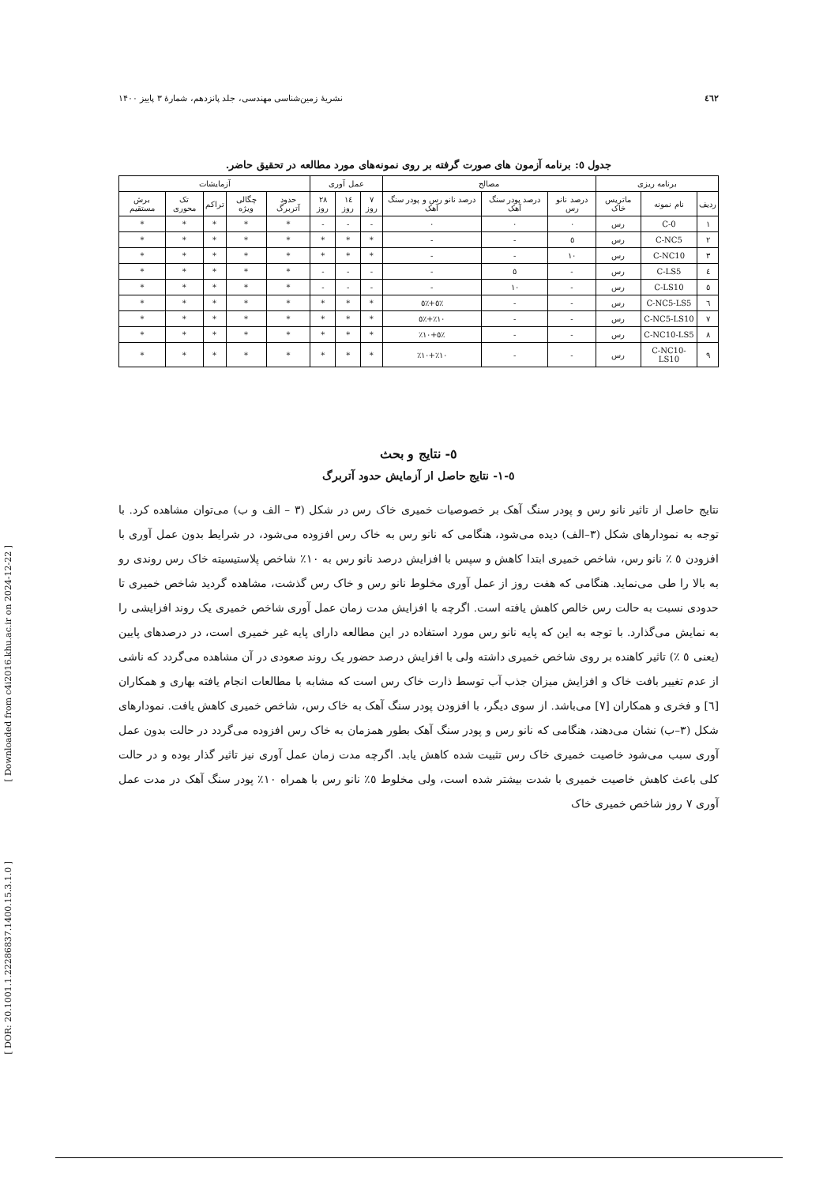[ Downloaded from c4i2016.khu.ac.ir on 2024-12-22 ]
[ DOR: 20.1001.1.22286837.1400.15.3.1.0 ]
٤٦٢ نشریهٔ زمین‌شناسی مهندسی، جلد پانزدهم، شمارهٔ ۳ پاییز ۱۴۰۰
جدول ٥: برنامه آزمون های صورت گرفته بر روی نمونه‌های مورد مطالعه در تحقیق حاضر.
| برنامه ریزی | | | مصالح | | | عمل آوری | | | آزمایشات | | | | |
| --- | --- | --- | --- | --- | --- | --- | --- | --- | --- | --- | --- | --- | --- |
| ردیف | نام نمونه | ماتریس خاک | درصد نانو رس | درصد پودر سنگ آهک | درصد نانو رس و پودر سنگ آهک | ۷ روز | ١٤ روز | ۲۸ روز | حدود آتربرگ | چگالی ویژه | تراکم | تک محوری | برش مستقیم |
| ۱ | C-0 | رس | ۰ | ۰ | ۰ | - | - | - | * | * | * | * | * |
| ۲ | C-NC5 | رس | ٥ | - | - | * | * | * | * | * | * | * | * |
| ۳ | C-NC10 | رس | ۱۰ | - | - | * | * | * | * | * | * | * | * |
| ٤ | C-LS5 | رس | - | ٥ | - | - | - | - | * | * | * | * | * |
| ٥ | C-LS10 | رس | - | ۱۰ | - | - | - | - | * | * | * | * | * |
| ٦ | C-NC5-LS5 | رس | - | - | ٪٥+٪٥ | * | * | * | * | * | * | * | * |
| ۷ | C-NC5-LS10 | رس | - | - | ٪۱۰+٪٥ | * | * | * | * | * | * | * | * |
| ۸ | C-NC10-LS5 | رس | - | - | ٪٥+٪۱۰ | * | * | * | * | * | * | * | * |
| ۹ | C-NC10-LS10 | رس | - | - | ٪۱۰+٪۱۰ | * | * | * | * | * | * | * | * |
٥- نتایج و بحث
٥-۱- نتایج حاصل از آزمایش حدود آتربرگ
نتایج حاصل از تاثیر نانو رس و پودر سنگ آهک بر خصوصیات خمیری خاک رس در شکل (۳ – الف و ب) می‌توان مشاهده کرد. با توجه به نمودارهای شکل (۳–الف) دیده می‌شود، هنگامی که نانو رس به خاک رس افزوده می‌شود، در شرایط بدون عمل آوری با افزودن ٥ ٪ نانو رس، شاخص خمیری ابتدا کاهش و سپس با افزایش درصد نانو رس به ۱۰٪ شاخص پلاستیسیته خاک رس روندی رو به بالا را طی می‌نماید. هنگامی که هفت روز از عمل آوری مخلوط نانو رس و خاک رس گذشت، مشاهده گردید شاخص خمیری تا حدودی نسبت به حالت رس خالص کاهش یافته است. اگرچه با افزایش مدت زمان عمل آوری شاخص خمیری یک روند افزایشی را به نمایش می‌گذارد. با توجه به این که پایه نانو رس مورد استفاده در این مطالعه دارای پایه غیر خمیری است، در درصدهای پایین (یعنی ٥ ٪) تاثیر کاهنده بر روی شاخص خمیری داشته ولی با افزایش درصد حضور یک روند صعودی در آن مشاهده می‌گردد که ناشی از عدم تغییر بافت خاک و افزایش میزان جذب آب توسط ذارت خاک رس است که مشابه با مطالعات انجام یافته بهاری و همکاران [٦] و فخری و همکاران [۷] می‌باشد. از سوی دیگر، با افزودن پودر سنگ آهک به خاک رس، شاخص خمیری کاهش یافت. نمودارهای شکل (۳–ب) نشان می‌دهند، هنگامی که نانو رس و پودر سنگ آهک بطور همزمان به خاک رس افزوده می‌گردد در حالت بدون عمل آوری سبب می‌شود خاصیت خمیری خاک رس تثبیت شده کاهش یابد. اگرچه مدت زمان عمل آوری نیز تاثیر گذار بوده و در حالت کلی باعث کاهش خاصیت خمیری با شدت بیشتر شده است، ولی مخلوط ٥٪ نانو رس با همراه ۱۰٪ پودر سنگ آهک در مدت عمل آوری ۷ روز شاخص خمیری خاک